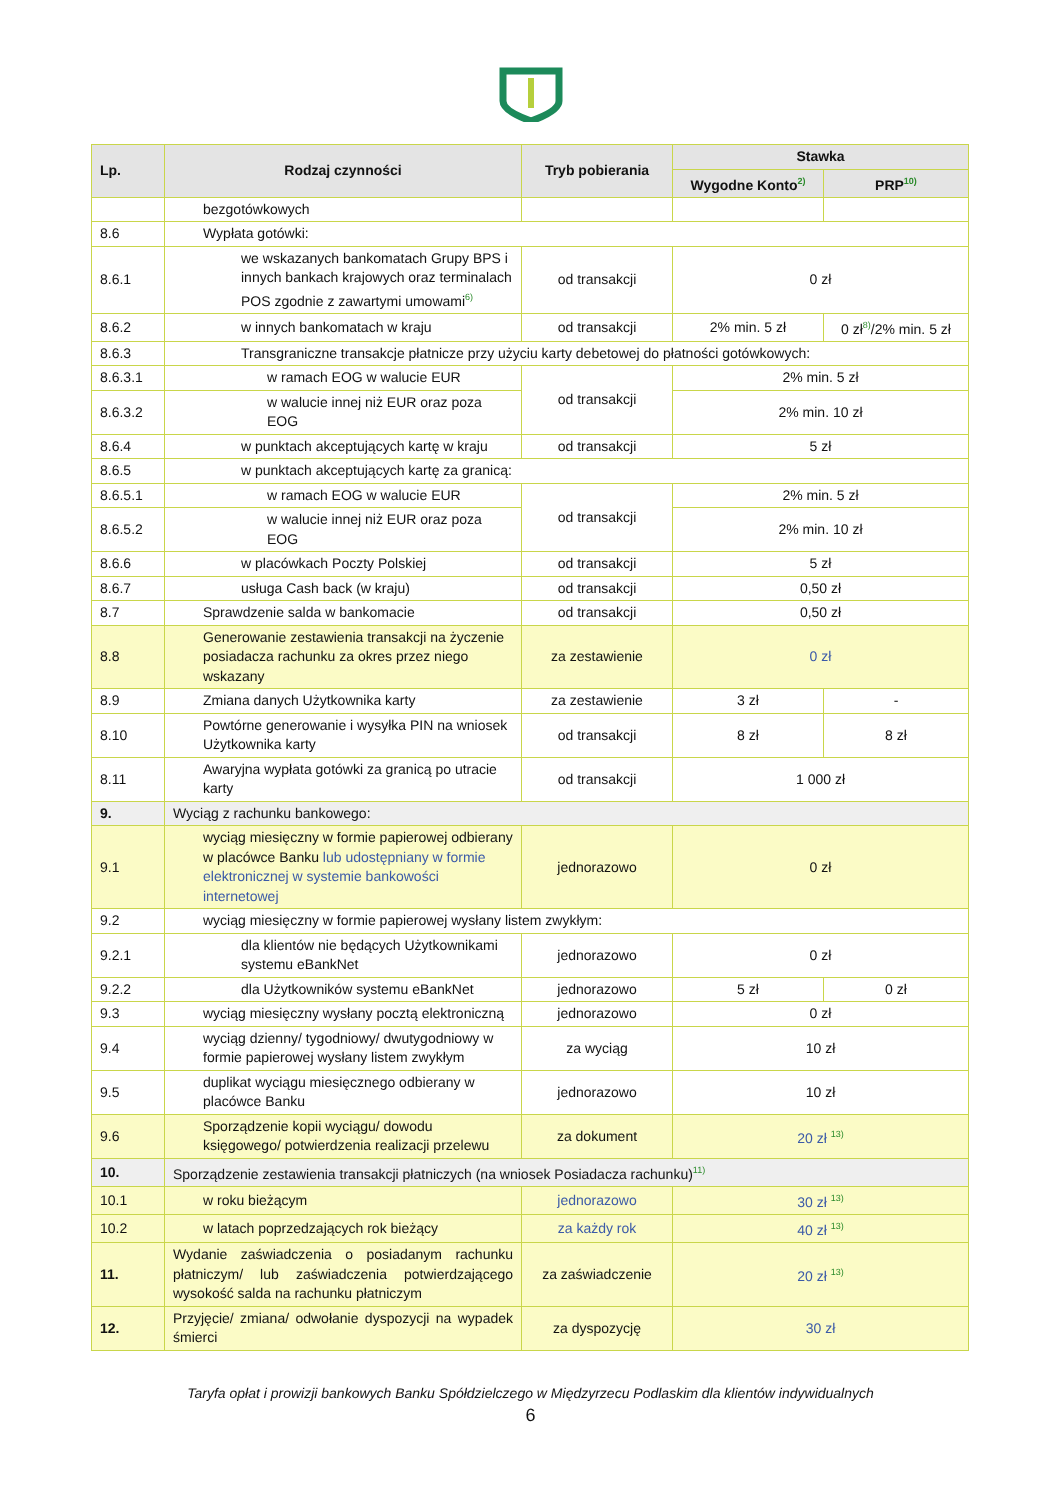| Lp. | Rodzaj czynności | Tryb pobierania | Stawka | |
| --- | --- | --- | --- | --- |
| | | | Wygodne Konto<sup>2)</sup> | PRP<sup>10)</sup> |
| | bezgotówkowych | | | |
| 8.6 | Wypłata gotówki: | | | |
| 8.6.1 | we wskazanych bankomatach Grupy BPS i innych bankach krajowych oraz terminalach POS zgodnie z zawartymi umowami<sup>6)</sup> | od transakcji | 0 zł | |
| 8.6.2 | w innych bankomatach w kraju | od transakcji | 2% min. 5 zł | 0 zł<sup>8)</sup>/2% min. 5 zł |
| 8.6.3 | Transgraniczne transakcje płatnicze przy użyciu karty debetowej do płatności gotówkowych: | | | |
| 8.6.3.1 | w ramach EOG w walucie EUR | od transakcji | 2% min. 5 zł | |
| 8.6.3.2 | w walucie innej niż EUR oraz poza EOG | | 2% min. 10 zł | |
| 8.6.4 | w punktach akceptujących kartę w kraju | od transakcji | 5 zł | |
| 8.6.5 | w punktach akceptujących kartę za granicą: | | | |
| 8.6.5.1 | w ramach EOG w walucie EUR | od transakcji | 2% min. 5 zł | |
| 8.6.5.2 | w walucie innej niż EUR oraz poza EOG | | 2% min. 10 zł | |
| 8.6.6 | w placówkach Poczty Polskiej | od transakcji | 5 zł | |
| 8.6.7 | usługa Cash back (w kraju) | od transakcji | 0,50 zł | |
| 8.7 | Sprawdzenie salda w bankomacie | od transakcji | 0,50 zł | |
| 8.8 | Generowanie zestawienia transakcji na życzenie posiadacza rachunku za okres przez niego wskazany | za zestawienie | 0 zł | |
| 8.9 | Zmiana danych Użytkownika karty | za zestawienie | 3 zł | - |
| 8.10 | Powtórne generowanie i wysyłka PIN na wniosek Użytkownika karty | od transakcji | 8 zł | 8 zł |
| 8.11 | Awaryjna wypłata gotówki za granicą po utracie karty | od transakcji | 1 000 zł | |
| 9. | Wyciąg z rachunku bankowego: | | | |
| 9.1 | wyciąg miesięczny w formie papierowej odbierany w placówce Banku lub udostępniany w formie elektronicznej w systemie bankowości internetowej | jednorazowo | 0 zł | |
| 9.2 | wyciąg miesięczny w formie papierowej wysłany listem zwykłym: | | | |
| 9.2.1 | dla klientów nie będących Użytkownikami systemu eBankNet | jednorazowo | 0 zł | |
| 9.2.2 | dla Użytkowników systemu eBankNet | jednorazowo | 5 zł | 0 zł |
| 9.3 | wyciąg miesięczny wysłany pocztą elektroniczną | jednorazowo | 0 zł | |
| 9.4 | wyciąg dzienny/ tygodniowy/ dwutygodniowy w formie papierowej wysłany listem zwykłym | za wyciąg | 10 zł | |
| 9.5 | duplikat wyciągu miesięcznego odbierany w placówce Banku | jednorazowo | 10 zł | |
| 9.6 | Sporządzenie kopii wyciągu/ dowodu księgowego/ potwierdzenia realizacji przelewu | za dokument | 20 zł <sup>13)</sup> | |
| 10. | Sporządzenie zestawienia transakcji płatniczych (na wniosek Posiadacza rachunku)<sup>11)</sup> | | | |
| 10.1 | w roku bieżącym | jednorazowo | 30 zł <sup>13)</sup> | |
| 10.2 | w latach poprzedzających rok bieżący | za każdy rok | 40 zł <sup>13)</sup> | |
| 11. | Wydanie zaświadczenia o posiadanym rachunku płatniczym/ lub zaświadczenia potwierdzającego wysokość salda na rachunku płatniczym | za zaświadczenie | 20 zł <sup>13)</sup> | |
| 12. | Przyjęcie/ zmiana/ odwołanie dyspozycji na wypadek śmierci | za dyspozycję | 30 zł | |
Taryfa opłat i prowizji bankowych Banku Spółdzielczego w Międzyrzecu Podlaskim dla klientów indywidualnych
6